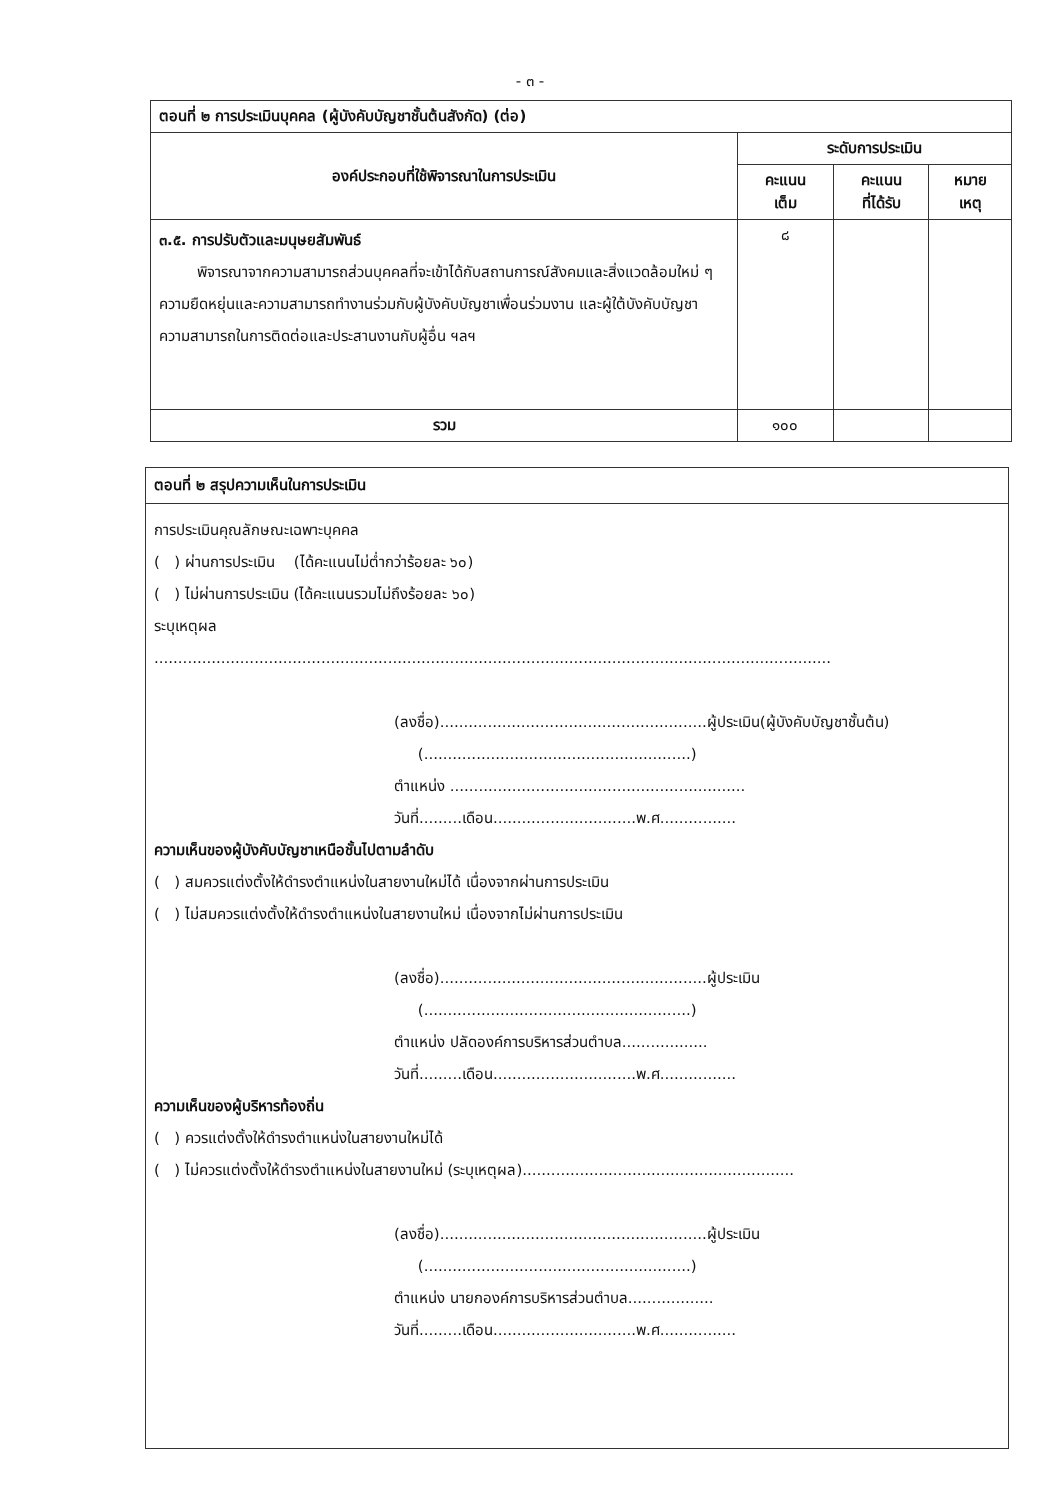- ๓ -
| ตอนที่ ๒ การประเมินบุคคล (ผู้บังคับบัญชาชั้นต้นสังกัด) (ต่อ) | | | |
| องค์ประกอบที่ใช้พิจารณาในการประเมิน | ระดับการประเมิน | | |
| | คะแนน เต็ม | คะแนน ที่ได้รับ | หมาย เหตุ |
| ๓.๕. การปรับตัวและมนุษยสัมพันธ์ พิจารณาจากความสามารถส่วนบุคคลที่จะเข้าได้กับสถานการณ์สังคมและสิ่งแวดล้อมใหม่ ๆ ความยืดหยุ่นและความสามารถทำงานร่วมกับผู้บังคับบัญชาเพื่อนร่วมงาน และผู้ใต้บังคับบัญชา ความสามารถในการติดต่อและประสานงานกับผู้อื่น ฯลฯ | ๘ | | |
| รวม | ๑๐๐ | | |
ตอนที่ ๒ สรุปความเห็นในการประเมิน
การประเมินคุณลักษณะเฉพาะบุคคล
( ) ผ่านการประเมิน (ได้คะแนนไม่ต่ำกว่าร้อยละ ๖๐)
( ) ไม่ผ่านการประเมิน (ได้คะแนนรวมไม่ถึงร้อยละ ๖๐)
ระบุเหตุผล
..............................................................................................................................................
(ลงชื่อ)........................................................ผู้ประเมิน(ผู้บังคับบัญชาชั้นต้น)
(........................................................)
ตำแหน่ง ..............................................................
วันที่.........เดือน..............................พ.ศ................
ความเห็นของผู้บังคับบัญชาเหนือชั้นไปตามลำดับ
( ) สมควรแต่งตั้งให้ดำรงตำแหน่งในสายงานใหม่ได้ เนื่องจากผ่านการประเมิน
( ) ไม่สมควรแต่งตั้งให้ดำรงตำแหน่งในสายงานใหม่ เนื่องจากไม่ผ่านการประเมิน
(ลงชื่อ)........................................................ผู้ประเมิน
(........................................................)
ตำแหน่ง ปลัดองค์การบริหารส่วนตำบล..................
วันที่.........เดือน..............................พ.ศ................
ความเห็นของผู้บริหารท้องถิ่น
( ) ควรแต่งตั้งให้ดำรงตำแหน่งในสายงานใหม่ได้
( ) ไม่ควรแต่งตั้งให้ดำรงตำแหน่งในสายงานใหม่ (ระบุเหตุผล).........................................................
(ลงชื่อ)........................................................ผู้ประเมิน
(........................................................)
ตำแหน่ง นายกองค์การบริหารส่วนตำบล..................
วันที่.........เดือน..............................พ.ศ................